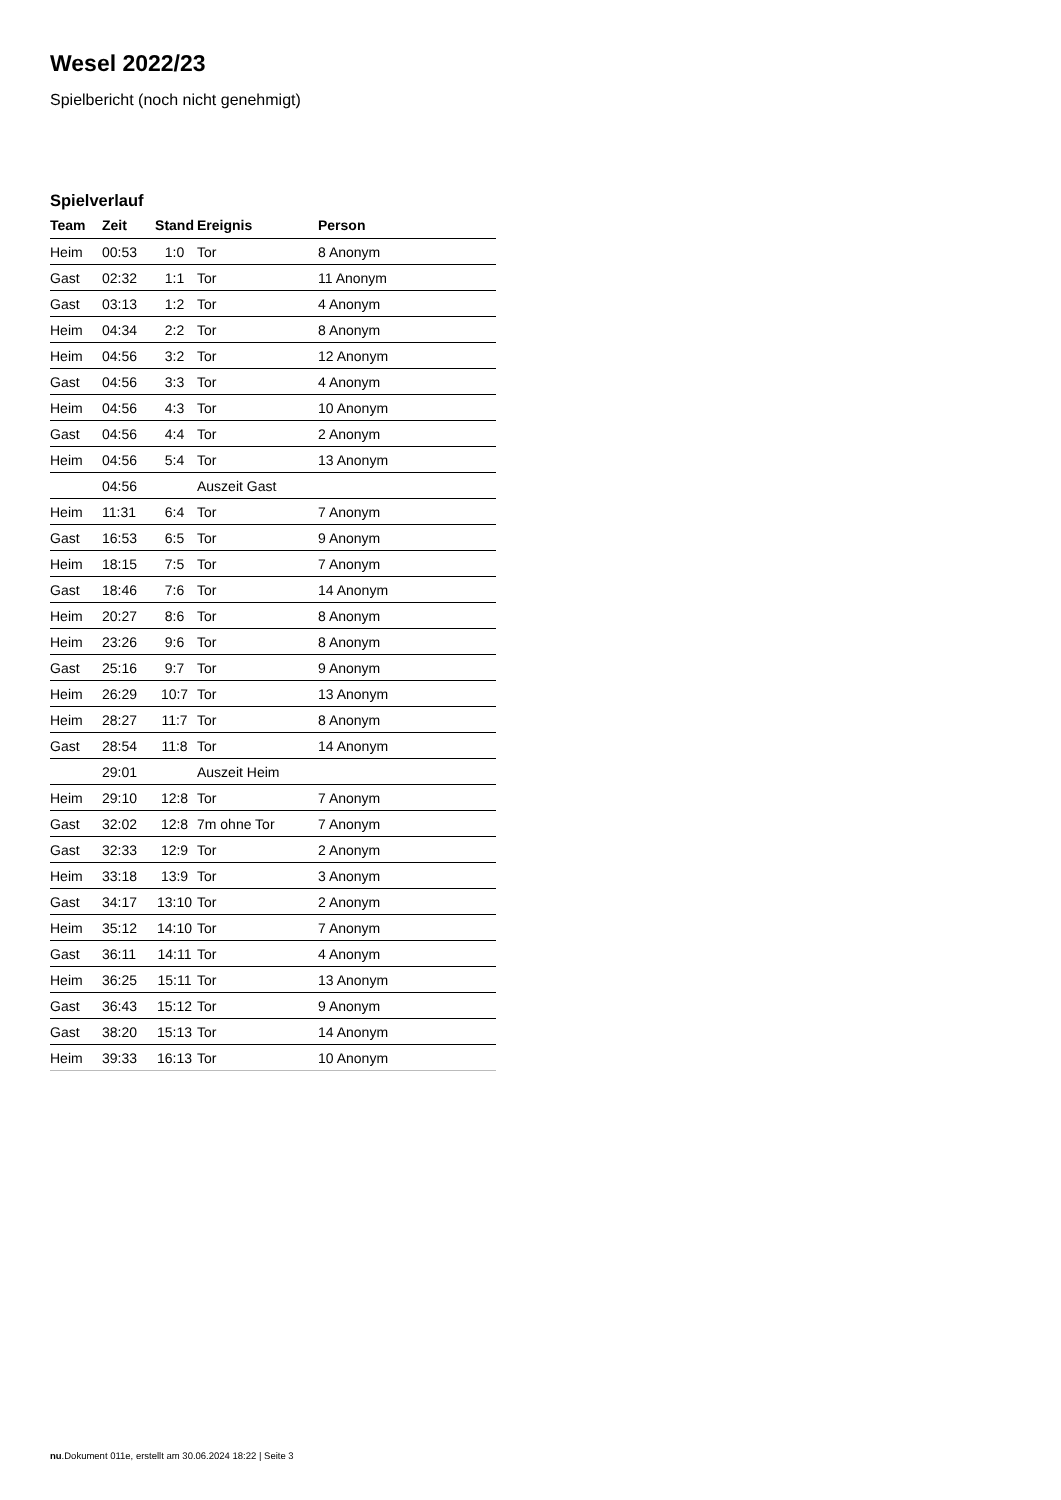Wesel 2022/23
Spielbericht (noch nicht genehmigt)
Spielverlauf
| Team | Zeit | Stand | Ereignis | Person |
| --- | --- | --- | --- | --- |
| Heim | 00:53 | 1:0 | Tor | 8 Anonym |
| Gast | 02:32 | 1:1 | Tor | 11 Anonym |
| Gast | 03:13 | 1:2 | Tor | 4 Anonym |
| Heim | 04:34 | 2:2 | Tor | 8 Anonym |
| Heim | 04:56 | 3:2 | Tor | 12 Anonym |
| Gast | 04:56 | 3:3 | Tor | 4 Anonym |
| Heim | 04:56 | 4:3 | Tor | 10 Anonym |
| Gast | 04:56 | 4:4 | Tor | 2 Anonym |
| Heim | 04:56 | 5:4 | Tor | 13 Anonym |
| | 04:56 | | Auszeit Gast | |
| Heim | 11:31 | 6:4 | Tor | 7 Anonym |
| Gast | 16:53 | 6:5 | Tor | 9 Anonym |
| Heim | 18:15 | 7:5 | Tor | 7 Anonym |
| Gast | 18:46 | 7:6 | Tor | 14 Anonym |
| Heim | 20:27 | 8:6 | Tor | 8 Anonym |
| Heim | 23:26 | 9:6 | Tor | 8 Anonym |
| Gast | 25:16 | 9:7 | Tor | 9 Anonym |
| Heim | 26:29 | 10:7 | Tor | 13 Anonym |
| Heim | 28:27 | 11:7 | Tor | 8 Anonym |
| Gast | 28:54 | 11:8 | Tor | 14 Anonym |
| | 29:01 | | Auszeit Heim | |
| Heim | 29:10 | 12:8 | Tor | 7 Anonym |
| Gast | 32:02 | 12:8 | 7m ohne Tor | 7 Anonym |
| Gast | 32:33 | 12:9 | Tor | 2 Anonym |
| Heim | 33:18 | 13:9 | Tor | 3 Anonym |
| Gast | 34:17 | 13:10 | Tor | 2 Anonym |
| Heim | 35:12 | 14:10 | Tor | 7 Anonym |
| Gast | 36:11 | 14:11 | Tor | 4 Anonym |
| Heim | 36:25 | 15:11 | Tor | 13 Anonym |
| Gast | 36:43 | 15:12 | Tor | 9 Anonym |
| Gast | 38:20 | 15:13 | Tor | 14 Anonym |
| Heim | 39:33 | 16:13 | Tor | 10 Anonym |
nu.Dokument 011e, erstellt am 30.06.2024 18:22 | Seite 3